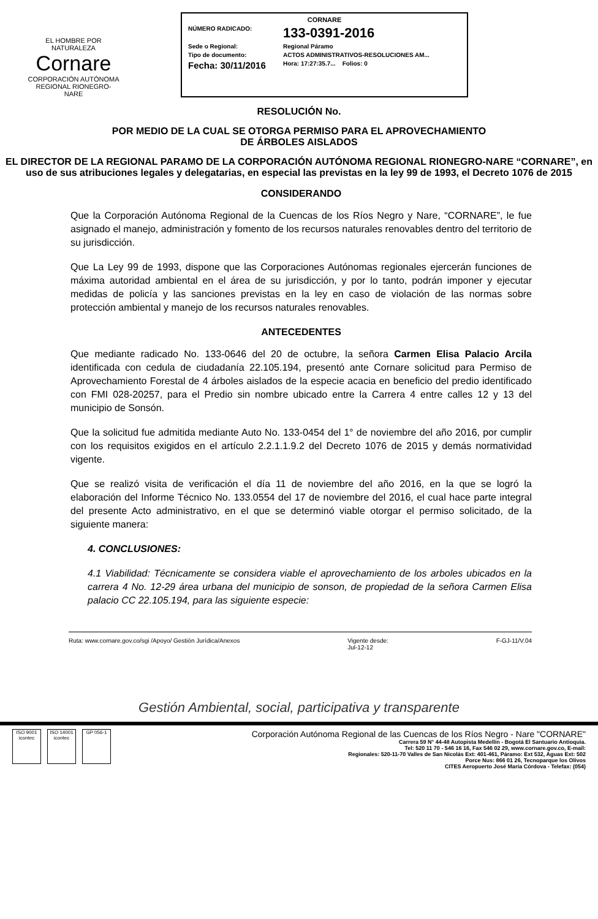EL HOMBRE POR NATURALEZA
Cornare
CORPORACIÓN AUTÓNOMA REGIONAL RIONEGRO-NARE
CORNARE
NÚMERO RADICADO: 133-0391-2016
Sede o Regional: Regional Páramo
Tipo de documento: ACTOS ADMINISTRATIVOS-RESOLUCIONES AM...
Fecha: 30/11/2016 Hora: 17:27:35.7... Folios: 0
RESOLUCIÓN No.
POR MEDIO DE LA CUAL SE OTORGA PERMISO PARA EL APROVECHAMIENTO
DE ÁRBOLES AISLADOS
EL DIRECTOR DE LA REGIONAL PARAMO DE LA CORPORACIÓN AUTÓNOMA REGIONAL RIONEGRO-NARE “CORNARE”, en uso de sus atribuciones legales y delegatarias, en especial las previstas en la ley 99 de 1993, el Decreto 1076 de 2015
CONSIDERANDO
Que la Corporación Autónoma Regional de la Cuencas de los Ríos Negro y Nare, “CORNARE”, le fue asignado el manejo, administración y fomento de los recursos naturales renovables dentro del territorio de su jurisdicción.
Que La Ley 99 de 1993, dispone que las Corporaciones Autónomas regionales ejercerán funciones de máxima autoridad ambiental en el área de su jurisdicción, y por lo tanto, podrán imponer y ejecutar medidas de policía y las sanciones previstas en la ley en caso de violación de las normas sobre protección ambiental y manejo de los recursos naturales renovables.
ANTECEDENTES
Que mediante radicado No. 133-0646 del 20 de octubre, la señora Carmen Elisa Palacio Arcila identificada con cedula de ciudadanía 22.105.194, presentó ante Cornare solicitud para Permiso de Aprovechamiento Forestal de 4 árboles aislados de la especie acacia en beneficio del predio identificado con FMI 028-20257, para el Predio sin nombre ubicado entre la Carrera 4 entre calles 12 y 13 del municipio de Sonsón.
Que la solicitud fue admitida mediante Auto No. 133-0454 del 1° de noviembre del año 2016, por cumplir con los requisitos exigidos en el artículo 2.2.1.1.9.2 del Decreto 1076 de 2015 y demás normatividad vigente.
Que se realizó visita de verificación el día 11 de noviembre del año 2016, en la que se logró la elaboración del Informe Técnico No. 133.0554 del 17 de noviembre del 2016, el cual hace parte integral del presente Acto administrativo, en el que se determinó viable otorgar el permiso solicitado, de la siguiente manera:
4. CONCLUSIONES:
4.1 Viabilidad: Técnicamente se considera viable el aprovechamiento de los arboles ubicados en la carrera 4 No. 12-29 área urbana del municipio de sonson, de propiedad de la señora Carmen Elisa palacio CC 22.105.194, para las siguiente especie:
Ruta: www.cornare.gov.co/sgi /Apoyo/ Gestión Jurídica/Anexos Vigente desde:
Jul-12-12 F-GJ-11/V.04
Gestión Ambiental, social, participativa y transparente
ISO 9001 icontec
ISO 14001 icontec
GP 056-1
Corporación Autónoma Regional de las Cuencas de los Ríos Negro - Nare "CORNARE"
Carrera 59 N° 44-48 Autopista Medellín - Bogotá El Santuario Antioquia.
Tel: 520 11 70 - 546 16 16, Fax 546 02 29, www.cornare.gov.co, E-mail:
Regionales: 520-11-70 Valles de San Nicolás Ext: 401-461, Páramo: Ext 532, Aguas Ext: 502
Porce Nus: 866 01 26, Tecnoparque los Olivos
CITES Aeropuerto José María Córdova - Telefax: (054)